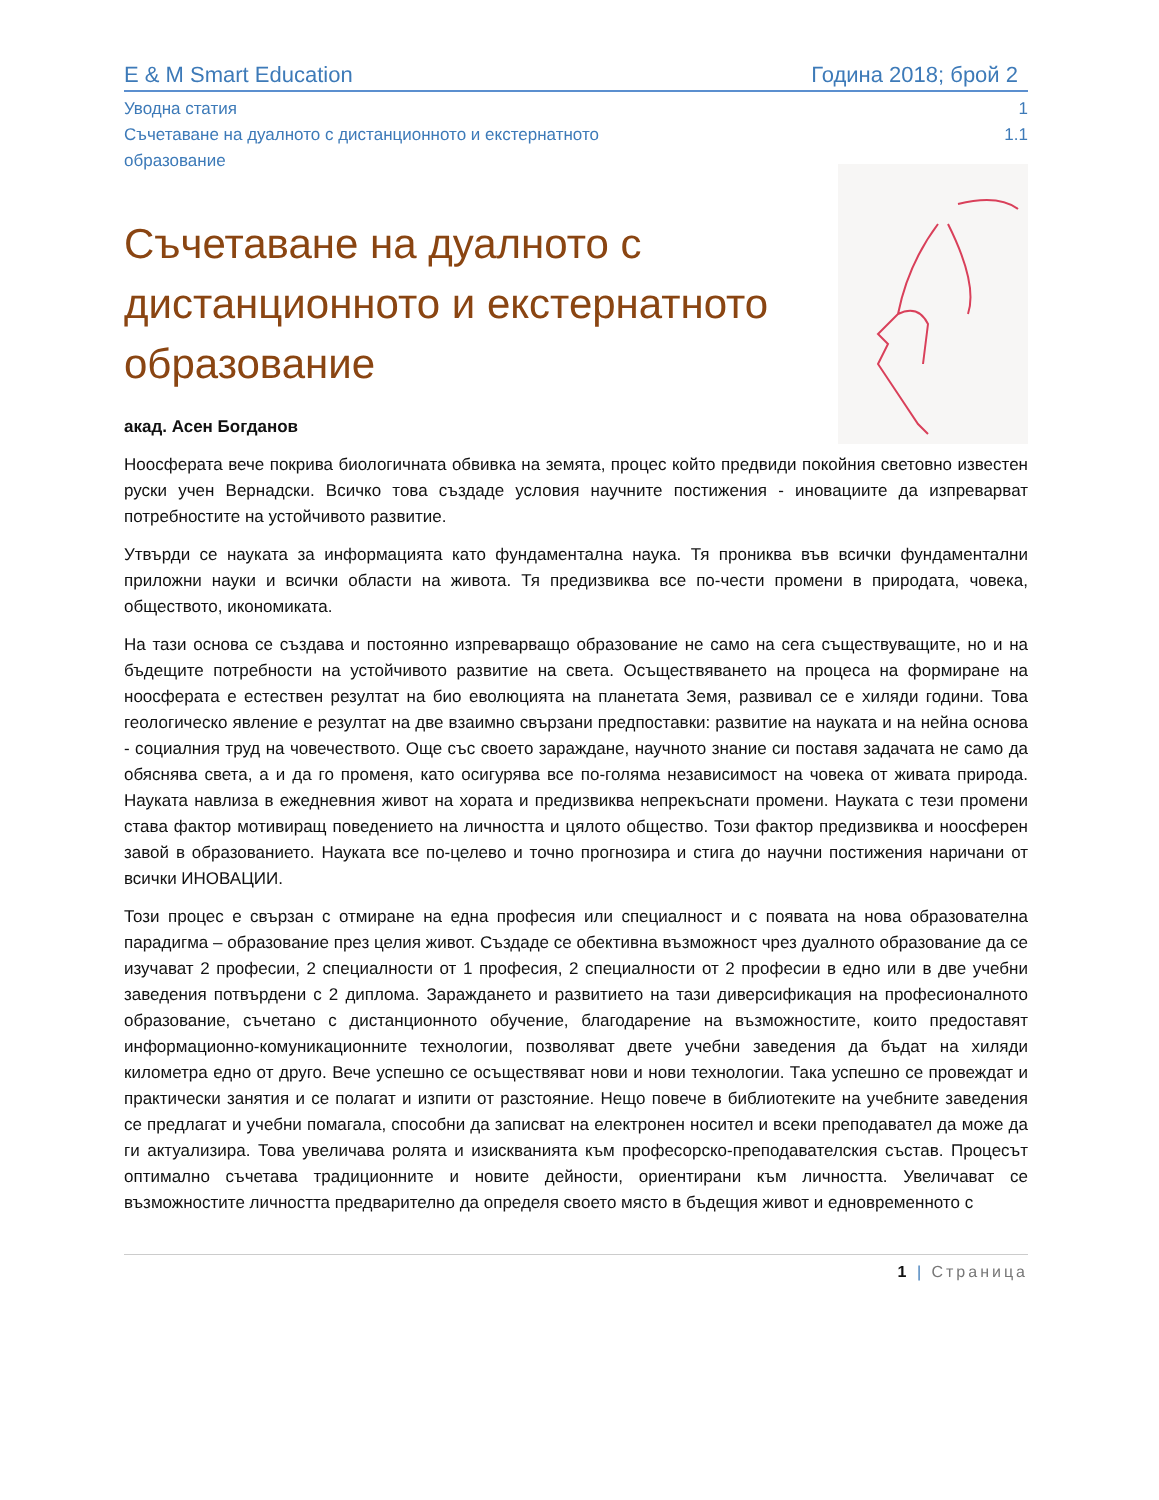E & M Smart Education Година 2018; брой 2
Уводна статия 1
Съчетаване на дуалното с дистанционното и екстернатното
образование 1.1
Съчетаване на дуалното с дистанционното и екстернатното образование
акад. Асен Богданов
Ноосферата вече покрива биологичната обвивка на земята, процес който предвиди покойния световно известен руски учен Вернадски. Всичко това създаде условия научните постижения - иновациите да изпреварват потребностите на устойчивото развитие.
Утвърди се науката за информацията като фундаментална наука. Тя прониква във всички фундаментални приложни науки и всички области на живота. Тя предизвиква все по-чести промени в природата, човека, обществото, икономиката.
На тази основа се създава и постоянно изпреварващо образование не само на сега съществуващите, но и на бъдещите потребности на устойчивото развитие на света. Осъществяването на процеса на формиране на ноосферата е естествен резултат на био еволюцията на планетата Земя, развивал се е хиляди години. Това геологическо явление е резултат на две взаимно свързани предпоставки: развитие на науката и на нейна основа - социалния труд на човечеството. Още със своето зараждане, научното знание си поставя задачата не само да обяснява света, а и да го променя, като осигурява все по-голяма независимост на човека от живата природа. Науката навлиза в ежедневния живот на хората и предизвиква непрекъснати промени. Науката с тези промени става фактор мотивиращ поведението на личността и цялото общество. Този фактор предизвиква и ноосферен завой в образованието. Науката все по-целево и точно прогнозира и стига до научни постижения наричани от всички ИНОВАЦИИ.
Този процес е свързан с отмиране на една професия или специалност и с появата на нова образователна парадигма – образование през целия живот. Създаде се обективна възможност чрез дуалното образование да се изучават 2 професии, 2 специалности от 1 професия, 2 специалности от 2 професии в едно или в две учебни заведения потвърдени с 2 диплома. Зараждането и развитието на тази диверсификация на професионалното образование, съчетано с дистанционното обучение, благодарение на възможностите, които предоставят информационно-комуникационните технологии, позволяват двете учебни заведения да бъдат на хиляди километра едно от друго. Вече успешно се осъществяват нови и нови технологии. Така успешно се провеждат и практически занятия и се полагат и изпити от разстояние. Нещо повече в библиотеките на учебните заведения се предлагат и учебни помагала, способни да записват на електронен носител и всеки преподавател да може да ги актуализира. Това увеличава ролята и изискванията към професорско-преподавателския състав. Процесът оптимално съчетава традиционните и новите дейности, ориентирани към личността. Увеличават се възможностите личността предварително да определя своето място в бъдещия живот и едновременното с
1 | Страница